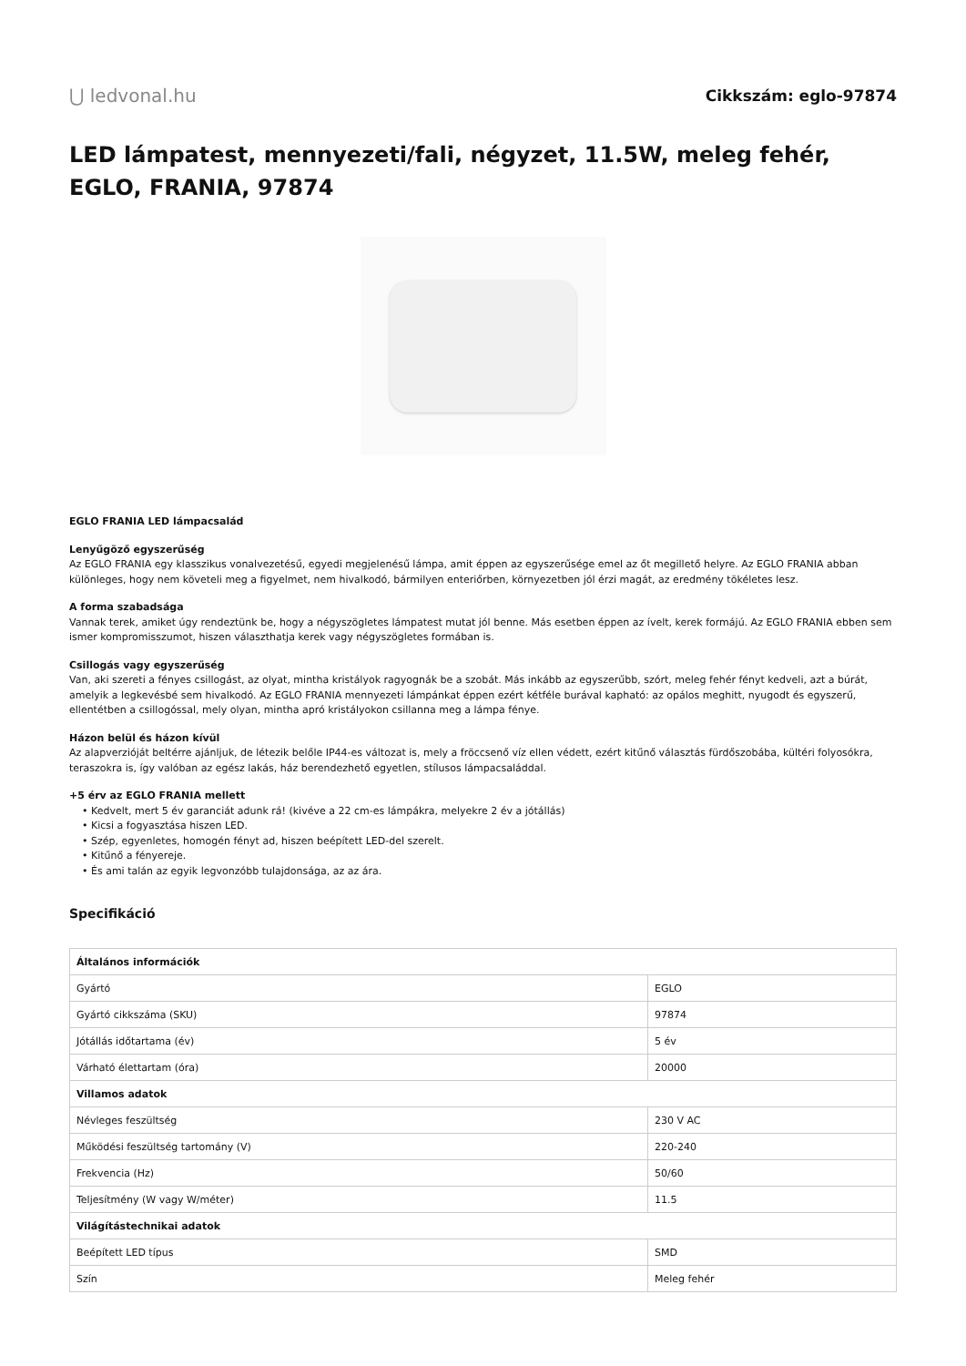⋃ ledvonal.hu
Cikkszám: eglo-97874
LED lámpatest, mennyezeti/fali, négyzet, 11.5W, meleg fehér, EGLO, FRANIA, 97874
EGLO FRANIA LED lámpacsalád
Lenyűgöző egyszerűség
Az EGLO FRANIA egy klasszikus vonalvezetésű, egyedi megjelenésű lámpa, amit éppen az egyszerűsége emel az őt megillető helyre. Az EGLO FRANIA abban különleges, hogy nem követeli meg a figyelmet, nem hivalkodó, bármilyen enteriőrben, környezetben jól érzi magát, az eredmény tökéletes lesz.
A forma szabadsága
Vannak terek, amiket úgy rendeztünk be, hogy a négyszögletes lámpatest mutat jól benne. Más esetben éppen az ívelt, kerek formájú. Az EGLO FRANIA ebben sem ismer kompromisszumot, hiszen választhatja kerek vagy négyszögletes formában is.
Csillogás vagy egyszerűség
Van, aki szereti a fényes csillogást, az olyat, mintha kristályok ragyognák be a szobát. Más inkább az egyszerűbb, szórt, meleg fehér fényt kedveli, azt a búrát, amelyik a legkevésbé sem hivalkodó. Az EGLO FRANIA mennyezeti lámpánkat éppen ezért kétféle burával kapható: az opálos meghitt, nyugodt és egyszerű, ellentétben a csillogóssal, mely olyan, mintha apró kristályokon csillanna meg a lámpa fénye.
Házon belül és házon kívül
Az alapverzióját beltérre ajánljuk, de létezik belőle IP44-es változat is, mely a fröccsenő víz ellen védett, ezért kitűnő választás fürdőszobába, kültéri folyosókra, teraszokra is, így valóban az egész lakás, ház berendezhető egyetlen, stílusos lámpacsaláddal.
+5 érv az EGLO FRANIA mellett
• Kedvelt, mert 5 év garanciát adunk rá! (kivéve a 22 cm-es lámpákra, melyekre 2 év a jótállás)
• Kicsi a fogyasztása hiszen LED.
• Szép, egyenletes, homogén fényt ad, hiszen beépített LED-del szerelt.
• Kitűnő a fényereje.
• És ami talán az egyik legvonzóbb tulajdonsága, az az ára.
Specifikáció
| Általános információk | |
| --- | --- |
| Gyártó | EGLO |
| Gyártó cikkszáma (SKU) | 97874 |
| Jótállás időtartama (év) | 5 év |
| Várható élettartam (óra) | 20000 |
| Villamos adatok | |
| Névleges feszültség | 230 V AC |
| Működési feszültség tartomány (V) | 220-240 |
| Frekvencia (Hz) | 50/60 |
| Teljesítmény (W vagy W/méter) | 11.5 |
| Világítástechnikai adatok | |
| Beépített LED típus | SMD |
| Szín | Meleg fehér |